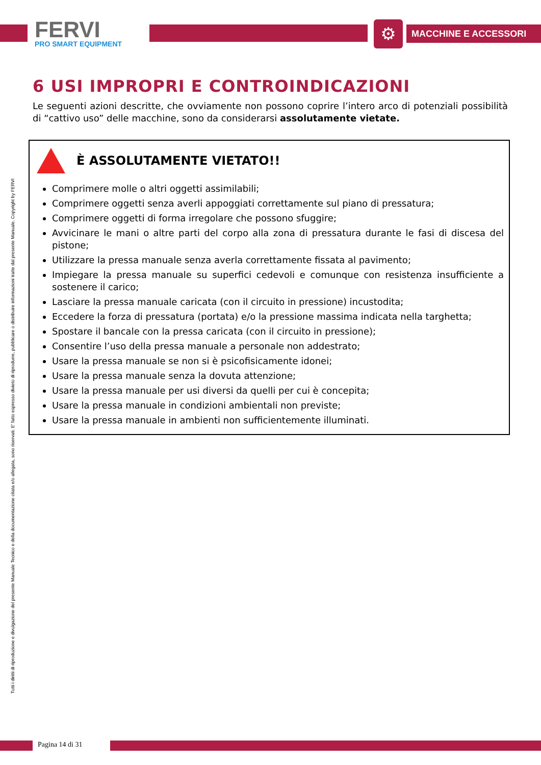FERVI
PRO SMART EQUIPMENT
⚙ MACCHINE E ACCESSORI
Tutti i diritti di riproduzione e divulgazione del presente Manuale Tecnico e della documentazione citata e/o allegata, sono riservati. E' fatto espresso divieto di riprodurre, pubblicare o distribuire informazioni tratte dal presente Manuale. Copyright by FERVI
6 USI IMPROPRI E CONTROINDICAZIONI
Le seguenti azioni descritte, che ovviamente non possono coprire l’intero arco di potenziali possibilità di “cattivo uso” delle macchine, sono da considerarsi assolutamente vietate.
È ASSOLUTAMENTE VIETATO!!
Comprimere molle o altri oggetti assimilabili;
Comprimere oggetti senza averli appoggiati correttamente sul piano di pressatura;
Comprimere oggetti di forma irregolare che possono sfuggire;
Avvicinare le mani o altre parti del corpo alla zona di pressatura durante le fasi di discesa del pistone;
Utilizzare la pressa manuale senza averla correttamente fissata al pavimento;
Impiegare la pressa manuale su superfici cedevoli e comunque con resistenza insufficiente a sostenere il carico;
Lasciare la pressa manuale caricata (con il circuito in pressione) incustodita;
Eccedere la forza di pressatura (portata) e/o la pressione massima indicata nella targhetta;
Spostare il bancale con la pressa caricata (con il circuito in pressione);
Consentire l’uso della pressa manuale a personale non addestrato;
Usare la pressa manuale se non si è psicofisicamente idonei;
Usare la pressa manuale senza la dovuta attenzione;
Usare la pressa manuale per usi diversi da quelli per cui è concepita;
Usare la pressa manuale in condizioni ambientali non previste;
Usare la pressa manuale in ambienti non sufficientemente illuminati.
Pagina 14 di 31